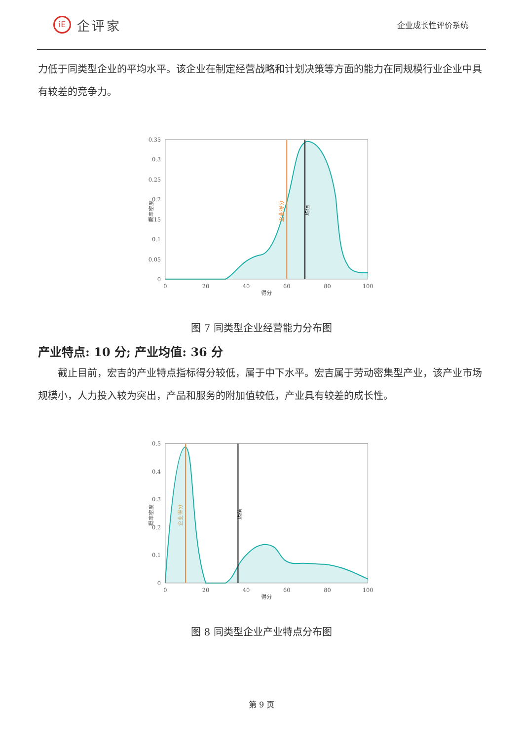iE
企评家
企业成长性评价系统
力低于同类型企业的平均水平。该企业在制定经营战略和计划决策等方面的能力在同规模行业企业中具有较差的竞争力。
0.35
0.3
0.25
0.2
0.15
0.1
0.05
0
0
20
40
60
80
100
得分
概率密度
企业得分
均值
图 7 同类型企业经营能力分布图
产业特点: 10 分; 产业均值: 36 分
截止目前，宏吉的产业特点指标得分较低，属于中下水平。宏吉属于劳动密集型产业，该产业市场规模小，人力投入较为突出，产品和服务的附加值较低，产业具有较差的成长性。
0.5
0.4
0.3
0.2
0.1
0
0
20
40
60
80
100
得分
概率密度
企业得分
均值
图 8 同类型企业产业特点分布图
第 9 页